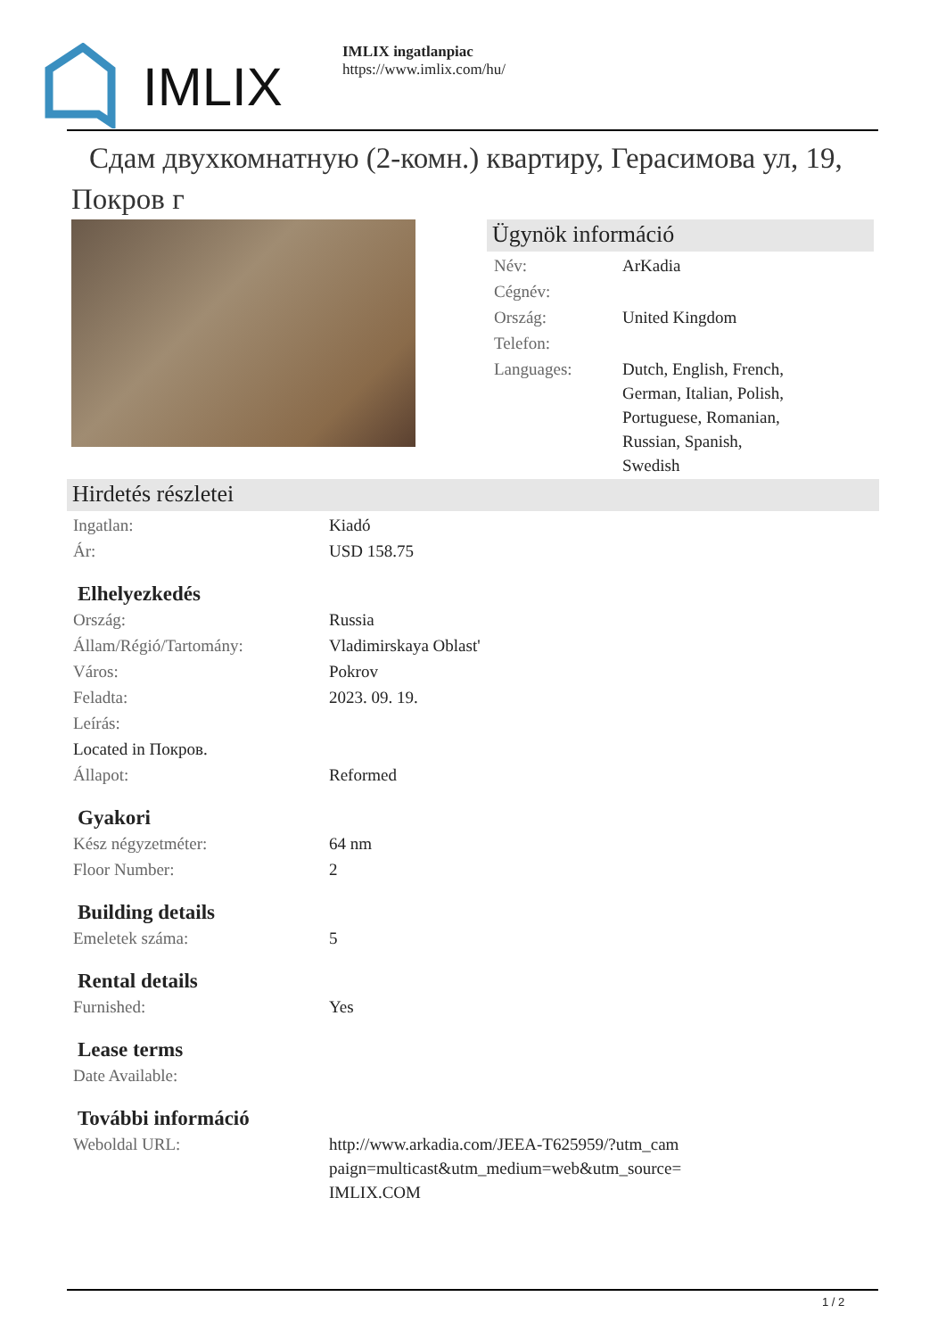IMLIX
IMLIX ingatlanpiac
https://www.imlix.com/hu/
Сдам двухкомнатную (2-комн.) квартиру, Герасимова ул, 19, Покров г
Ügynök információ
| Név: | ArKadia |
| Cégnév: | |
| Ország: | United Kingdom |
| Telefon: | |
| Languages: | Dutch, English, French, German, Italian, Polish, Portuguese, Romanian, Russian, Spanish, Swedish |
Hirdetés részletei
| Ingatlan: | Kiadó |
| Ár: | USD 158.75 |
Elhelyezkedés
| Ország: | Russia |
| Állam/Régió/Tartomány: | Vladimirskaya Oblast' |
| Város: | Pokrov |
| Feladta: | 2023. 09. 19. |
| Leírás: | |
| Located in Покров. | |
| Állapot: | Reformed |
Gyakori
| Kész négyzetméter: | 64 nm |
| Floor Number: | 2 |
Building details
| Emeletek száma: | 5 |
Rental details
| Furnished: | Yes |
Lease terms
| Date Available: | |
További információ
| Weboldal URL: | http://www.arkadia.com/JEEA-T625959/?utm_cam paign=multicast&utm_medium=web&utm_source= IMLIX.COM |
1 / 2